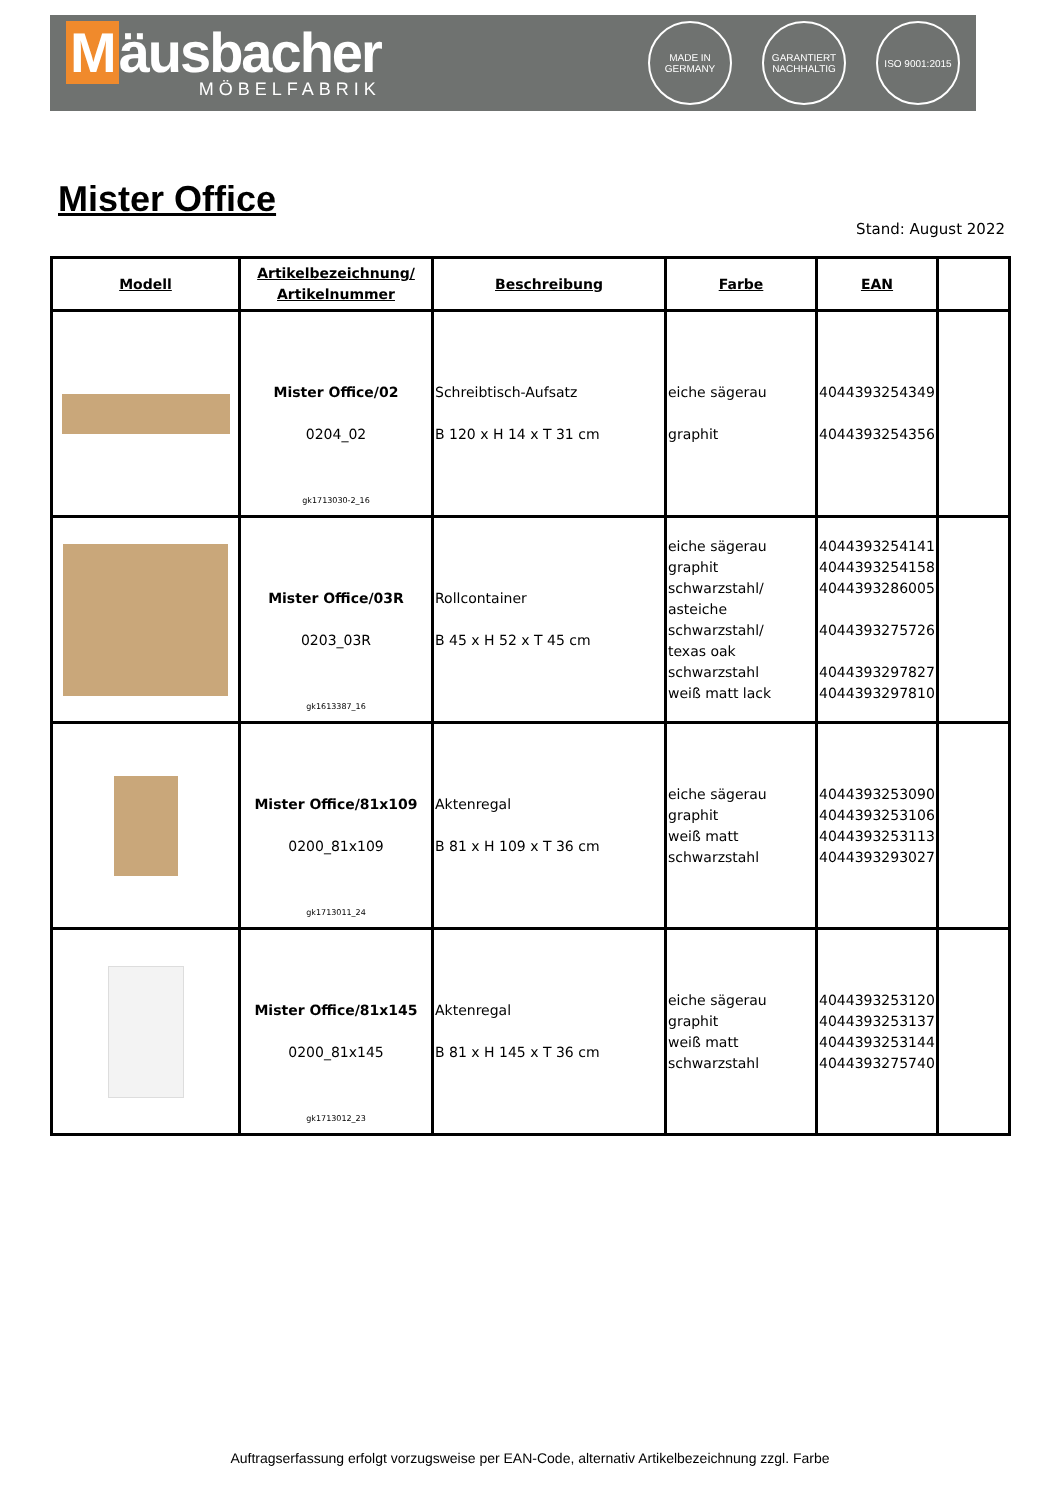Mäusbacher
MÖBELFABRIK
MADE IN GERMANY
GARANTIERT NACHHALTIG
ISO 9001:2015
Mister Office
Stand: August 2022
| Modell | Artikelbezeichnung/ Artikelnummer | Beschreibung | Farbe | EAN | |
| --- | --- | --- | --- | --- | --- |
| | Mister Office/02 0204_02 gk1713030-2_16 | Schreibtisch-Aufsatz B 120 x H 14 x T 31 cm | eiche sägerau graphit | 4044393254349 4044393254356 | |
| | Mister Office/03R 0203_03R gk1613387_16 | Rollcontainer B 45 x H 52 x T 45 cm | eiche sägerau graphit schwarzstahl/ asteiche schwarzstahl/ texas oak schwarzstahl weiß matt lack | 4044393254141 4044393254158 4044393286005 4044393275726 4044393297827 4044393297810 | |
| | Mister Office/81x109 0200_81x109 gk1713011_24 | Aktenregal B 81 x H 109 x T 36 cm | eiche sägerau graphit weiß matt schwarzstahl | 4044393253090 4044393253106 4044393253113 4044393293027 | |
| | Mister Office/81x145 0200_81x145 gk1713012_23 | Aktenregal B 81 x H 145 x T 36 cm | eiche sägerau graphit weiß matt schwarzstahl | 4044393253120 4044393253137 4044393253144 4044393275740 | |
Auftragserfassung erfolgt vorzugsweise per EAN-Code, alternativ Artikelbezeichnung zzgl. Farbe